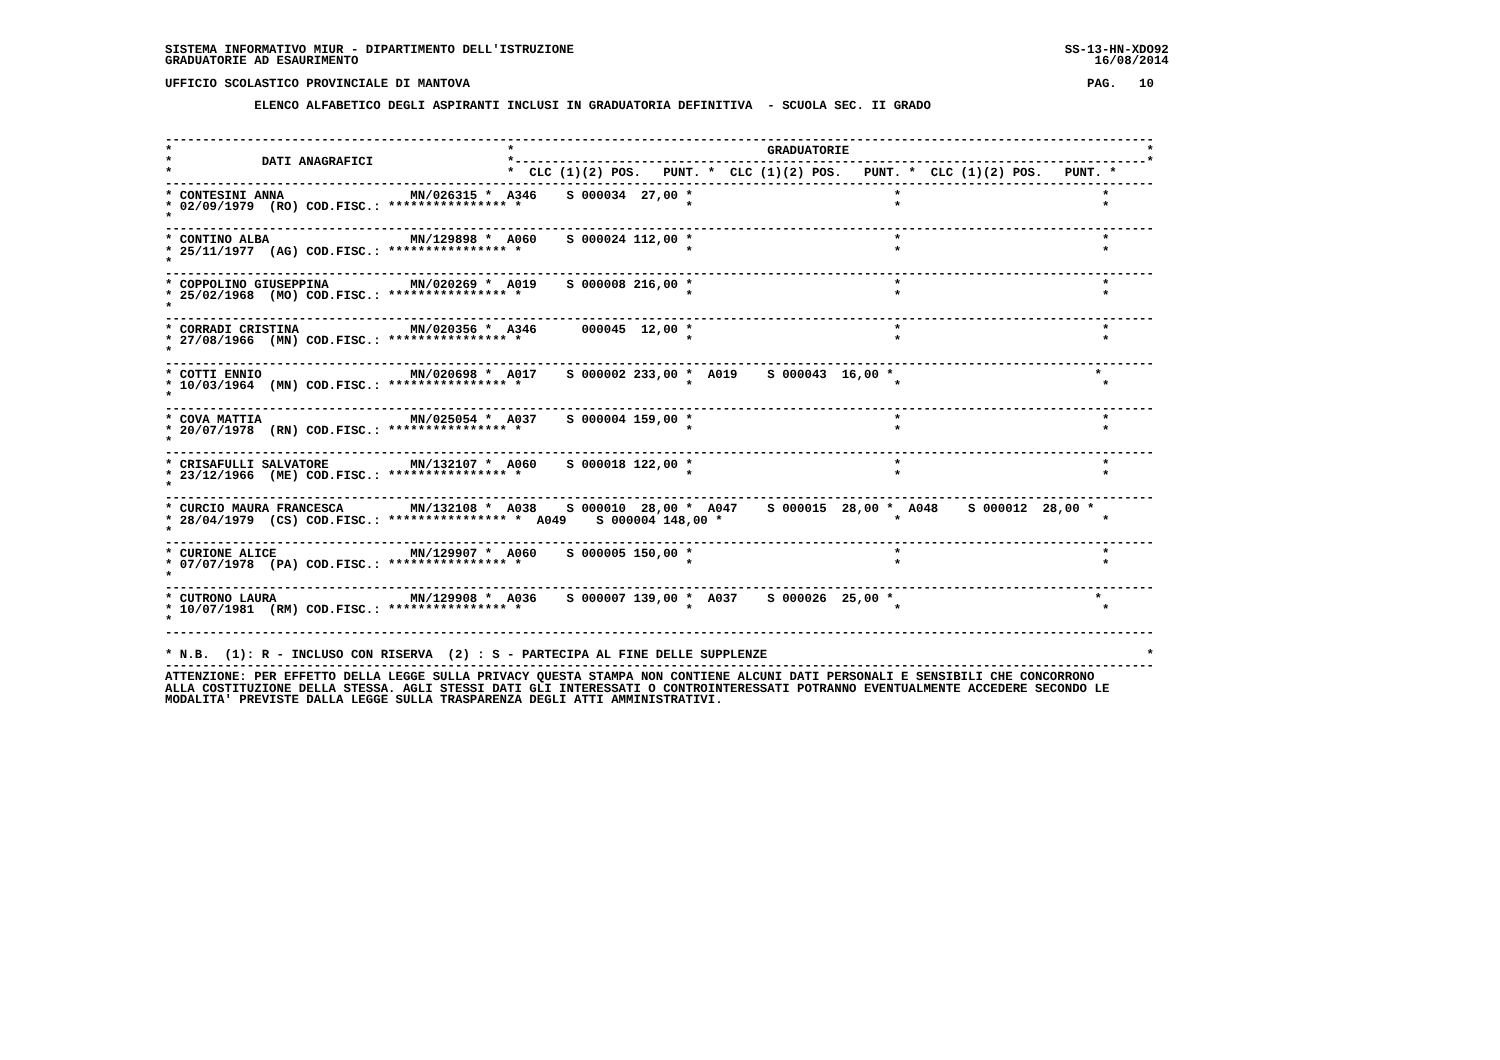SISTEMA INFORMATIVO MIUR - DIPARTIMENTO DELL'ISTRUZIONE                                                                  SS-13-HN-XDO92
GRADUATORIE AD ESAURIMENTO                                                                                                   16/08/2014

UFFICIO SCOLASTICO PROVINCIALE DI MANTOVA                                                                                   PAG.   10

            ELENCO ALFABETICO DEGLI ASPIRANTI INCLUSI IN GRADUATORIA DEFINITIVA  - SCUOLA SEC. II GRADO


-------------------------------------------------------------------------------------------------------------------------------------
*                                             *                                  GRADUATORIE                                        *
*            DATI ANAGRAFICI                  *-------------------------------------------------------------------------------------*
*                                             *  CLC (1)(2) POS.   PUNT. *  CLC (1)(2) POS.   PUNT. *  CLC (1)(2) POS.   PUNT. *
-------------------------------------------------------------------------------------------------------------------------------------
* CONTESINI ANNA                 MN/026315 *  A346    S 000034  27,00 *                           *                           *
* 02/09/1979  (RO) COD.FISC.: **************** *                      *                           *                           *
*
-------------------------------------------------------------------------------------------------------------------------------------
* CONTINO ALBA                   MN/129898 *  A060    S 000024 112,00 *                           *                           *
* 25/11/1977  (AG) COD.FISC.: **************** *                      *                           *                           *
*
-------------------------------------------------------------------------------------------------------------------------------------
* COPPOLINO GIUSEPPINA           MN/020269 *  A019    S 000008 216,00 *                           *                           *
* 25/02/1968  (MO) COD.FISC.: **************** *                      *                           *                           *
*
-------------------------------------------------------------------------------------------------------------------------------------
* CORRADI CRISTINA               MN/020356 *  A346      000045  12,00 *                           *                           *
* 27/08/1966  (MN) COD.FISC.: **************** *                      *                           *                           *
*
-------------------------------------------------------------------------------------------------------------------------------------
* COTTI ENNIO                    MN/020698 *  A017    S 000002 233,00 *  A019    S 000043  16,00 *                           *
* 10/03/1964  (MN) COD.FISC.: **************** *                      *                           *                           *
*
-------------------------------------------------------------------------------------------------------------------------------------
* COVA MATTIA                    MN/025054 *  A037    S 000004 159,00 *                           *                           *
* 20/07/1978  (RN) COD.FISC.: **************** *                      *                           *                           *
*
-------------------------------------------------------------------------------------------------------------------------------------
* CRISAFULLI SALVATORE           MN/132107 *  A060    S 000018 122,00 *                           *                           *
* 23/12/1966  (ME) COD.FISC.: **************** *                      *                           *                           *
*
-------------------------------------------------------------------------------------------------------------------------------------
* CURCIO MAURA FRANCESCA         MN/132108 *  A038    S 000010  28,00 *  A047    S 000015  28,00 *  A048    S 000012  28,00 *
* 28/04/1979  (CS) COD.FISC.: **************** *  A049    S 000004 148,00 *                       *                           *
*
-------------------------------------------------------------------------------------------------------------------------------------
* CURIONE ALICE                  MN/129907 *  A060    S 000005 150,00 *                           *                           *
* 07/07/1978  (PA) COD.FISC.: **************** *                      *                           *                           *
*
-------------------------------------------------------------------------------------------------------------------------------------
* CUTRONO LAURA                  MN/129908 *  A036    S 000007 139,00 *  A037    S 000026  25,00 *                           *
* 10/07/1981  (RM) COD.FISC.: **************** *                      *                           *                           *
*
-------------------------------------------------------------------------------------------------------------------------------------

* N.B.  (1): R - INCLUSO CON RISERVA  (2) : S - PARTECIPA AL FINE DELLE SUPPLENZE                                                   *
-------------------------------------------------------------------------------------------------------------------------------------
ATTENZIONE: PER EFFETTO DELLA LEGGE SULLA PRIVACY QUESTA STAMPA NON CONTIENE ALCUNI DATI PERSONALI E SENSIBILI CHE CONCORRONO
ALLA COSTITUZIONE DELLA STESSA. AGLI STESSI DATI GLI INTERESSATI O CONTROINTERESSATI POTRANNO EVENTUALMENTE ACCEDERE SECONDO LE
MODALITA' PREVISTE DALLA LEGGE SULLA TRASPARENZA DEGLI ATTI AMMINISTRATIVI.